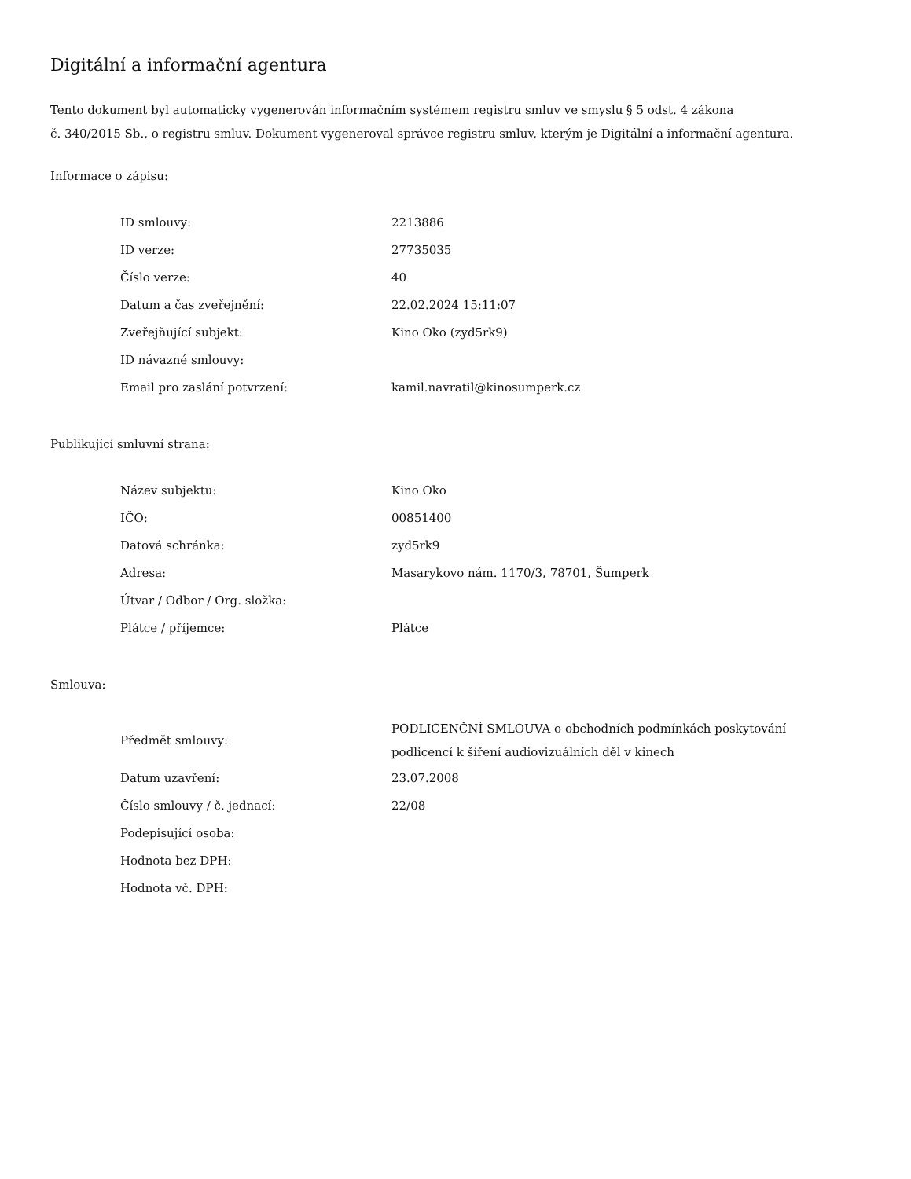Digitální a informační agentura
Tento dokument byl automaticky vygenerován informačním systémem registru smluv ve smyslu § 5 odst. 4 zákona
č. 340/2015 Sb., o registru smluv. Dokument vygeneroval správce registru smluv, kterým je Digitální a informační agentura.
Informace o zápisu:
| ID smlouvy: | 2213886 |
| ID verze: | 27735035 |
| Číslo verze: | 40 |
| Datum a čas zveřejnění: | 22.02.2024 15:11:07 |
| Zveřejňující subjekt: | Kino Oko (zyd5rk9) |
| ID návazné smlouvy: | |
| Email pro zaslání potvrzení: | kamil.navratil@kinosumperk.cz |
Publikující smluvní strana:
| Název subjektu: | Kino Oko |
| IČO: | 00851400 |
| Datová schránka: | zyd5rk9 |
| Adresa: | Masarykovo nám. 1170/3, 78701, Šumperk |
| Útvar / Odbor / Org. složka: | |
| Plátce / příjemce: | Plátce |
Smlouva:
| Předmět smlouvy: | PODLICENČNÍ SMLOUVA o obchodních podmínkách poskytování podlicencí k šíření audiovizuálních děl v kinech |
| Datum uzavření: | 23.07.2008 |
| Číslo smlouvy / č. jednací: | 22/08 |
| Podepisující osoba: | |
| Hodnota bez DPH: | |
| Hodnota vč. DPH: | |